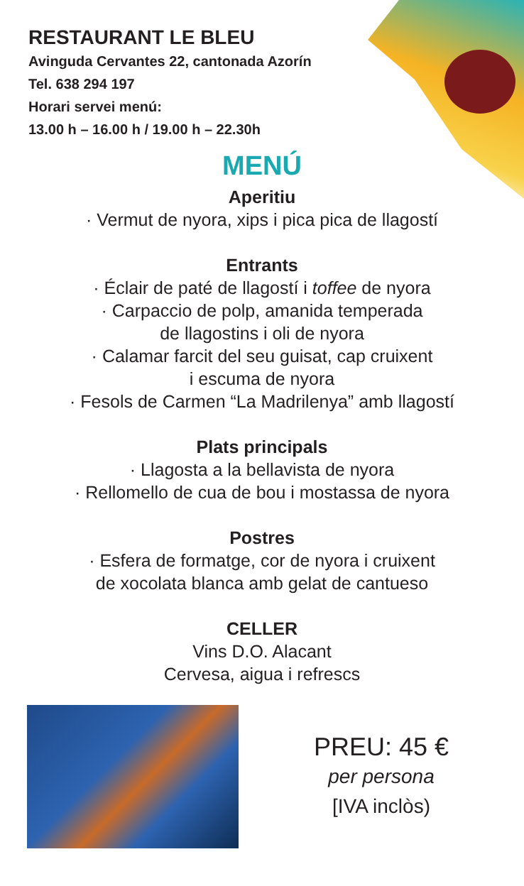RESTAURANT LE BLEU
Avinguda Cervantes 22, cantonada Azorín
Tel. 638 294 197
Horari servei menú:
13.00 h – 16.00 h / 19.00 h – 22.30h
MENÚ
Aperitiu
· Vermut de nyora, xips i pica pica de llagostí
Entrants
· Éclair de paté de llagostí i toffee de nyora
· Carpaccio de polp, amanida temperada
de llagostins i oli de nyora
· Calamar farcit del seu guisat, cap cruixent
i escuma de nyora
· Fesols de Carmen “La Madrilenya” amb llagostí
Plats principals
· Llagosta a la bellavista de nyora
· Rellomello de cua de bou i mostassa de nyora
Postres
· Esfera de formatge, cor de nyora i cruixent
de xocolata blanca amb gelat de cantueso
CELLER
Vins D.O. Alacant
Cervesa, aigua i refrescs
PREU: 45 €
per persona
[IVA inclòs)